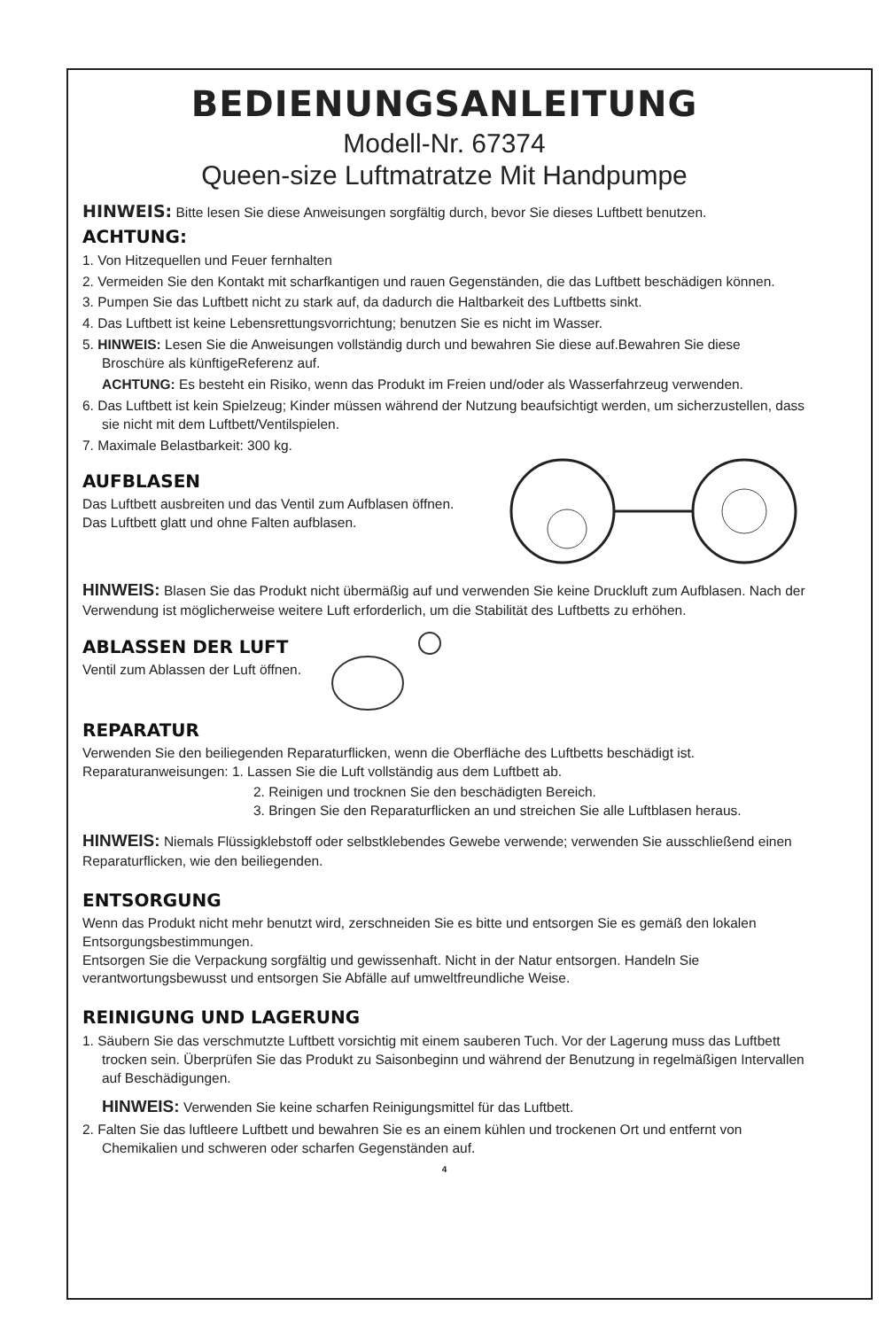BEDIENUNGSANLEITUNG
Modell-Nr. 67374
Queen-size Luftmatratze Mit Handpumpe
HINWEIS: Bitte lesen Sie diese Anweisungen sorgfältig durch, bevor Sie dieses Luftbett benutzen.
ACHTUNG:
1. Von Hitzequellen und Feuer fernhalten
2. Vermeiden Sie den Kontakt mit scharfkantigen und rauen Gegenständen, die das Luftbett beschädigen können.
3. Pumpen Sie das Luftbett nicht zu stark auf, da dadurch die Haltbarkeit des Luftbetts sinkt.
4. Das Luftbett ist keine Lebensrettungsvorrichtung; benutzen Sie es nicht im Wasser.
5. HINWEIS: Lesen Sie die Anweisungen vollständig durch und bewahren Sie diese auf.Bewahren Sie diese Broschüre als künftigeReferenz auf.
ACHTUNG: Es besteht ein Risiko, wenn das Produkt im Freien und/oder als Wasserfahrzeug verwenden.
6. Das Luftbett ist kein Spielzeug; Kinder müssen während der Nutzung beaufsichtigt werden, um sicherzustellen, dass sie nicht mit dem Luftbett/Ventilspielen.
7. Maximale Belastbarkeit: 300 kg.
AUFBLASEN
Das Luftbett ausbreiten und das Ventil zum Aufblasen öffnen.
Das Luftbett glatt und ohne Falten aufblasen.
HINWEIS: Blasen Sie das Produkt nicht übermäßig auf und verwenden Sie keine Druckluft zum Aufblasen. Nach der Verwendung ist möglicherweise weitere Luft erforderlich, um die Stabilität des Luftbetts zu erhöhen.
ABLASSEN DER LUFT
Ventil zum Ablassen der Luft öffnen.
REPARATUR
Verwenden Sie den beiliegenden Reparaturflicken, wenn die Oberfläche des Luftbetts beschädigt ist.
Reparaturanweisungen: 1. Lassen Sie die Luft vollständig aus dem Luftbett ab.
2. Reinigen und trocknen Sie den beschädigten Bereich.
3. Bringen Sie den Reparaturflicken an und streichen Sie alle Luftblasen heraus.
HINWEIS: Niemals Flüssigklebstoff oder selbstklebendes Gewebe verwende; verwenden Sie ausschließend einen Reparaturflicken, wie den beiliegenden.
ENTSORGUNG
Wenn das Produkt nicht mehr benutzt wird, zerschneiden Sie es bitte und entsorgen Sie es gemäß den lokalen Entsorgungsbestimmungen.
Entsorgen Sie die Verpackung sorgfältig und gewissenhaft. Nicht in der Natur entsorgen. Handeln Sie verantwortungsbewusst und entsorgen Sie Abfälle auf umweltfreundliche Weise.
REINIGUNG UND LAGERUNG
1. Säubern Sie das verschmutzte Luftbett vorsichtig mit einem sauberen Tuch. Vor der Lagerung muss das Luftbett trocken sein. Überprüfen Sie das Produkt zu Saisonbeginn und während der Benutzung in regelmäßigen Intervallen auf Beschädigungen.
HINWEIS: Verwenden Sie keine scharfen Reinigungsmittel für das Luftbett.
2. Falten Sie das luftleere Luftbett und bewahren Sie es an einem kühlen und trockenen Ort und entfernt von Chemikalien und schweren oder scharfen Gegenständen auf.
4